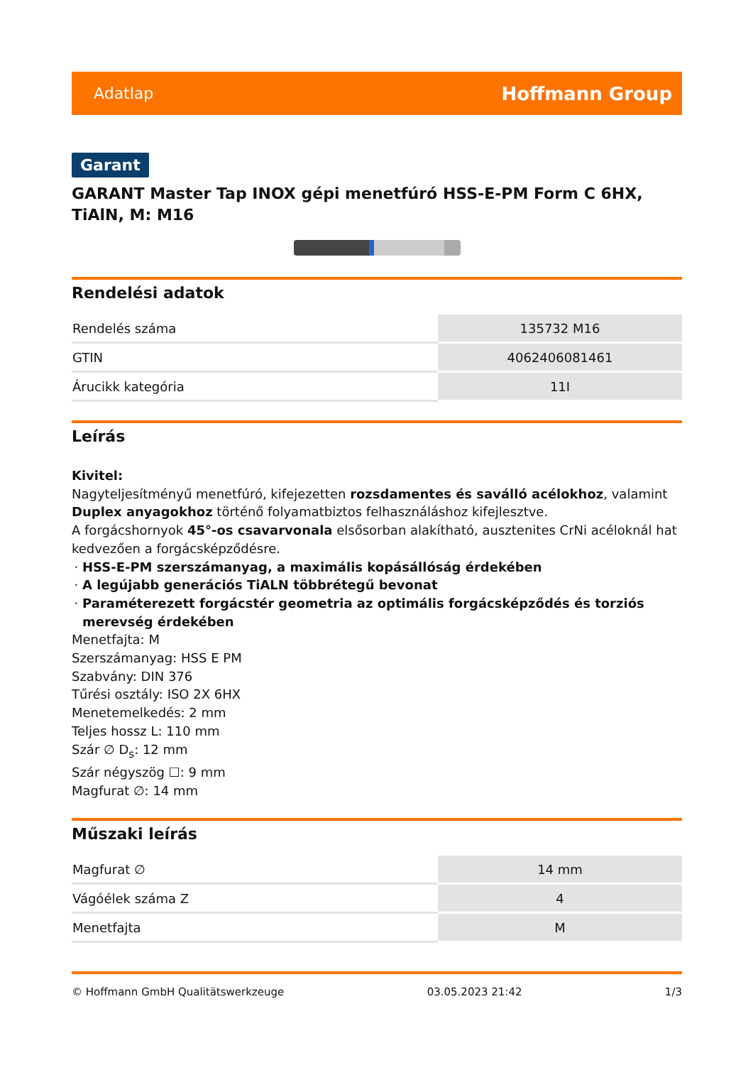Adatlap Hoffmann Group
Garant
GARANT Master Tap INOX gépi menetfúró HSS-E-PM Form C 6HX, TiAlN, M: M16
Rendelési adatok
| Rendelés száma | 135732 M16 |
| GTIN | 4062406081461 |
| Árucikk kategória | 11I |
Leírás
Kivitel:
Nagyteljesítményű menetfúró, kifejezetten rozsdamentes és saválló acélokhoz, valamint Duplex anyagokhoz történő folyamatbiztos felhasználáshoz kifejlesztve.
A forgácshornyok 45°-os csavarvonala elsősorban alakítható, ausztenites CrNi acéloknál hat kedvezően a forgácsképződésre.
HSS-E-PM szerszámanyag, a maximális kopásállóság érdekében
A legújabb generációs TiALN többrétegű bevonat
Paraméterezett forgácstér geometria az optimális forgácsképződés és torziós merevség érdekében
Menetfajta: M
Szerszámanyag: HSS E PM
Szabvány: DIN 376
Tűrési osztály: ISO 2X 6HX
Menetemelkedés: 2 mm
Teljes hossz L: 110 mm
Szár ∅ D<sub>s</sub>: 12 mm
Szár négyszög ☐: 9 mm
Magfurat ∅: 14 mm
Műszaki leírás
| Magfurat ∅ | 14 mm |
| Vágóélek száma Z | 4 |
| Menetfajta | M |
© Hoffmann GmbH Qualitätswerkzeuge 03.05.2023 21:42 1/3